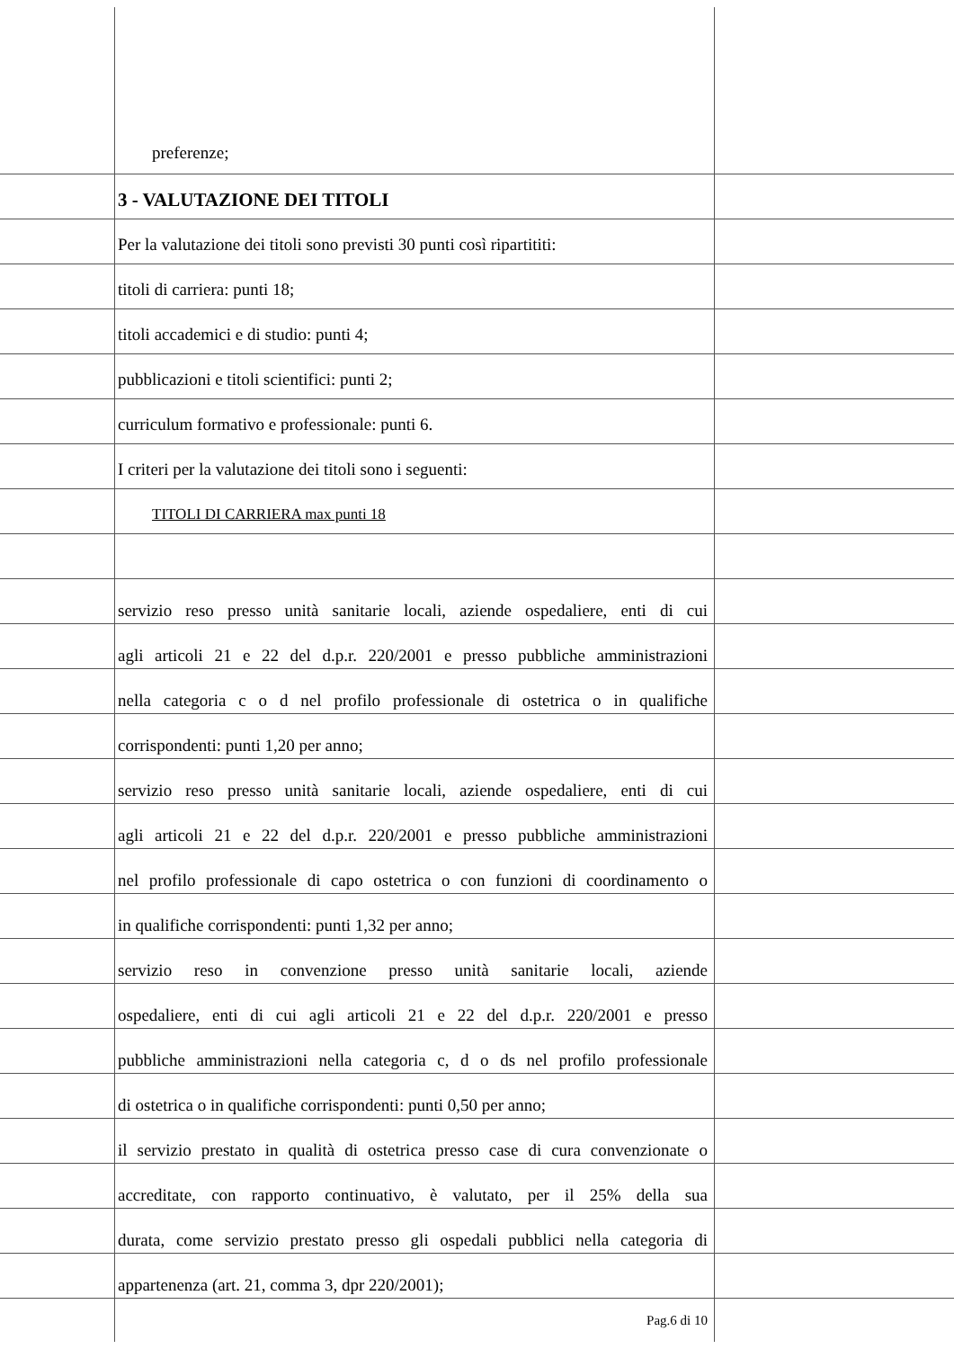preferenze;
3 - VALUTAZIONE DEI TITOLI
Per la valutazione dei titoli sono previsti 30 punti così ripartititi:
titoli di carriera: punti 18;
titoli accademici e di studio: punti 4;
pubblicazioni e titoli scientifici: punti 2;
curriculum formativo e professionale: punti 6.
I criteri per la valutazione dei titoli sono i seguenti:
TITOLI DI CARRIERA max punti 18
servizio reso presso unità sanitarie locali, aziende ospedaliere, enti di cui
agli articoli 21 e 22 del d.p.r. 220/2001 e presso pubbliche amministrazioni
nella categoria c o d nel profilo professionale di ostetrica o in qualifiche
corrispondenti: punti 1,20 per anno;
servizio reso presso unità sanitarie locali, aziende ospedaliere, enti di cui
agli articoli 21 e 22 del d.p.r. 220/2001 e presso pubbliche amministrazioni
nel profilo professionale di capo ostetrica o con funzioni di coordinamento o
in qualifiche corrispondenti: punti 1,32 per anno;
servizio reso in convenzione presso unità sanitarie locali, aziende
ospedaliere, enti di cui agli articoli 21 e 22 del d.p.r. 220/2001 e presso
pubbliche amministrazioni nella categoria c, d o ds nel profilo professionale
di ostetrica o in qualifiche corrispondenti: punti 0,50 per anno;
il servizio prestato in qualità di ostetrica presso case di cura convenzionate o
accreditate, con rapporto continuativo, è valutato, per il 25% della sua
durata, come servizio prestato presso gli ospedali pubblici nella categoria di
appartenenza (art. 21, comma 3, dpr 220/2001);
Pag.6 di 10